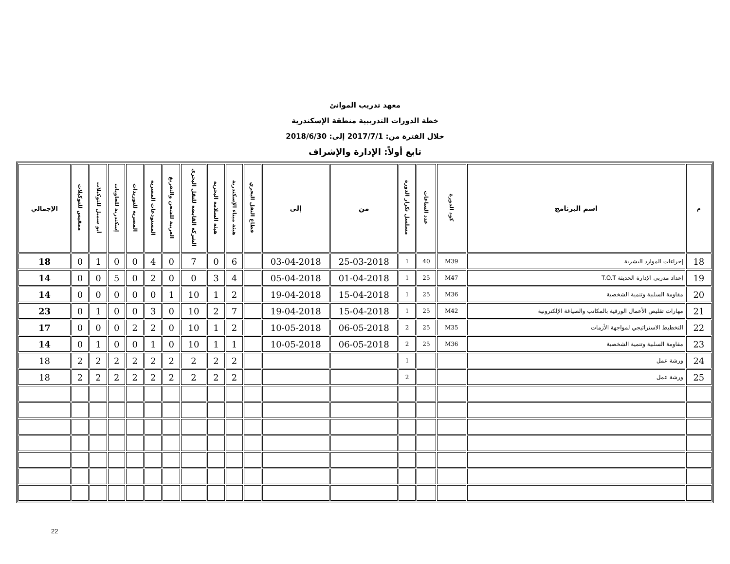معهد تدريب الموانئ
خطة الدورات التدريبية منطقة الإسكندرية
خلال الفترة من: 2017/7/1 إلى: 2018/6/30
تابع أولاً: الإدارة والإشراف
| م | اسم البرنامج | كود الدورة | عدد الساعات | مسلسل تكرار الدورة | من | إلى | قطاع النقل البحري | هيئة ميناء الإسكندرية | هيئة السلامة البحرية | الشركة القابضة للنقل البحري | العربية للشحن والتفريغ | المستودعات المصرية | المصرية للتوريدات | إسكندرية للحاويات | أبو سمبل للتوكيلات | ممفيس للتوكيلات | الإجمالي |
| --- | --- | --- | --- | --- | --- | --- | --- | --- | --- | --- | --- | --- | --- | --- | --- | --- | --- |
| 18 | إجراءات الموارد البشرية | M39 | 40 | 1 | 25-03-2018 | 03-04-2018 | | 6 | 0 | 7 | 0 | 4 | 0 | 0 | 1 | 0 | 18 |
| 19 | إعداد مدربي الإدارة الحديثة T.O.T | M47 | 25 | 1 | 01-04-2018 | 05-04-2018 | | 4 | 3 | 0 | 0 | 2 | 0 | 5 | 0 | 0 | 14 |
| 20 | مقاومة السلبية وتنمية الشخصية | M36 | 25 | 1 | 15-04-2018 | 19-04-2018 | | 2 | 1 | 10 | 1 | 0 | 0 | 0 | 0 | 0 | 14 |
| 21 | مهارات تقليص الأعمال الورقية بالمكاتب والصياغة الإلكترونية | M42 | 25 | 1 | 15-04-2018 | 19-04-2018 | | 7 | 2 | 10 | 0 | 3 | 0 | 0 | 1 | 0 | 23 |
| 22 | التخطيط الاستراتيجي لمواجهة الأزمات | M35 | 25 | 2 | 06-05-2018 | 10-05-2018 | | 2 | 1 | 10 | 0 | 2 | 2 | 0 | 0 | 0 | 17 |
| 23 | مقاومة السلبية وتنمية الشخصية | M36 | 25 | 2 | 06-05-2018 | 10-05-2018 | | 1 | 1 | 10 | 0 | 1 | 0 | 0 | 1 | 0 | 14 |
| 24 | ورشة عمل | | | 1 | | | | 2 | 2 | 2 | 2 | 2 | 2 | 2 | 2 | 2 | 18 |
| 25 | ورشة عمل | | | 2 | | | | 2 | 2 | 2 | 2 | 2 | 2 | 2 | 2 | 2 | 18 |
22